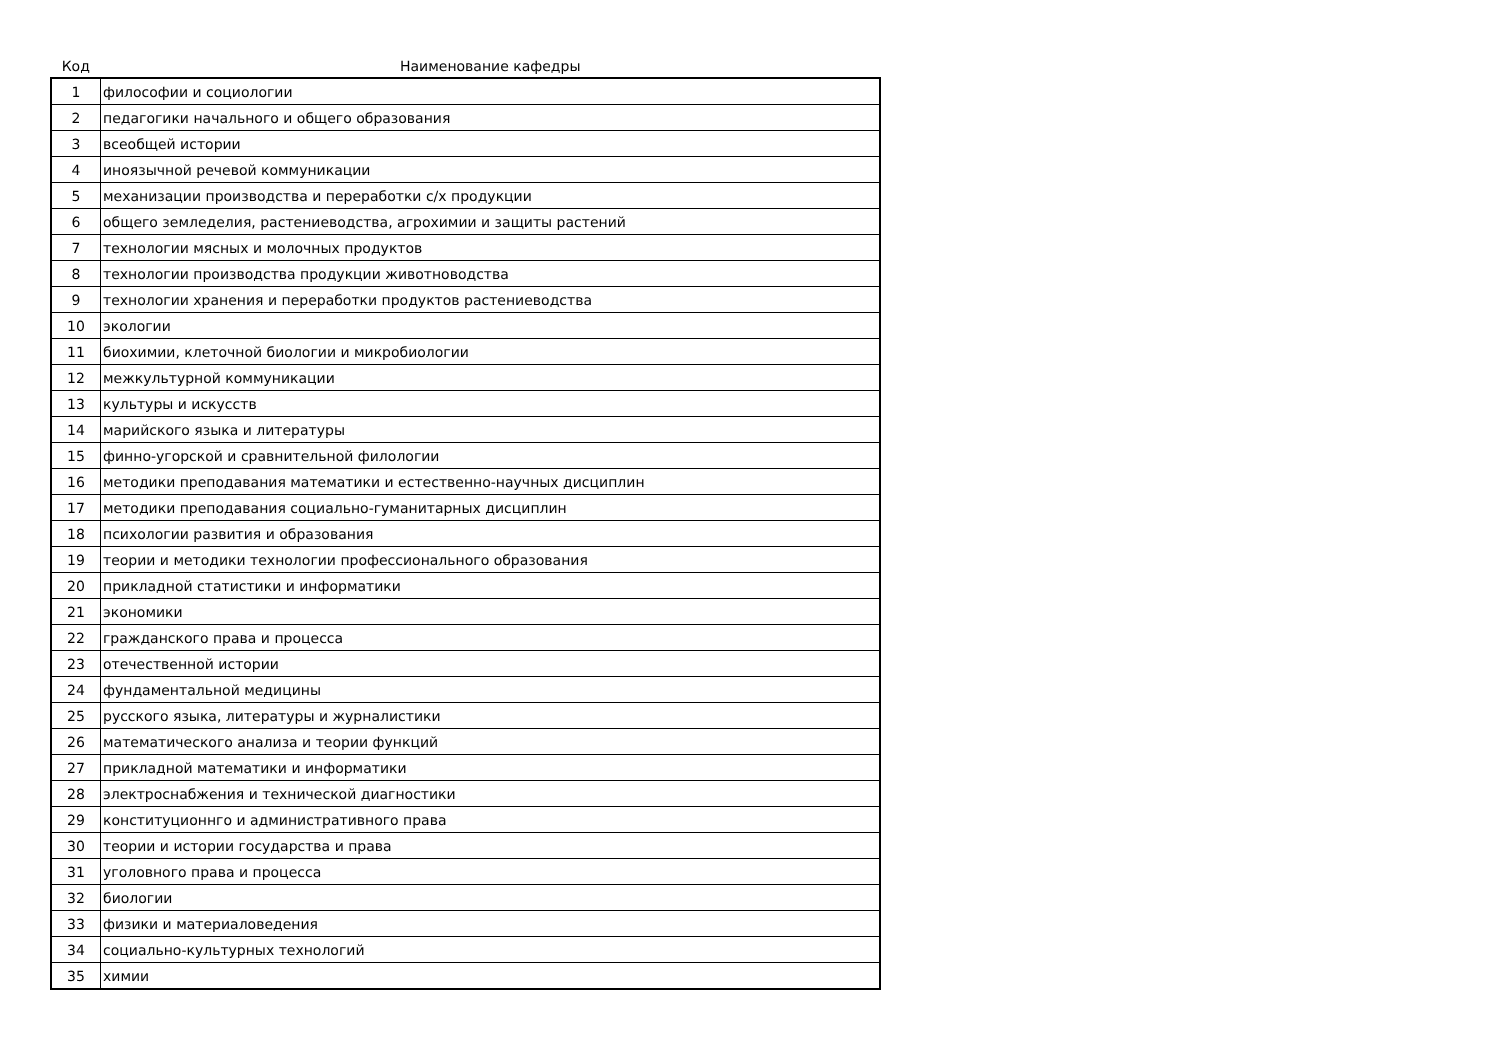| Код | Наименование кафедры |
| --- | --- |
| 1 | философии и социологии |
| 2 | педагогики начального и общего образования |
| 3 | всеобщей истории |
| 4 | иноязычной речевой коммуникации |
| 5 | механизации производства и переработки с/х продукции |
| 6 | общего земледелия, растениеводства, агрохимии и защиты растений |
| 7 | технологии мясных и молочных продуктов |
| 8 | технологии производства продукции животноводства |
| 9 | технологии хранения и переработки продуктов растениеводства |
| 10 | экологии |
| 11 | биохимии, клеточной биологии и микробиологии |
| 12 | межкультурной коммуникации |
| 13 | культуры и искусств |
| 14 | марийского языка и литературы |
| 15 | финно-угорской и сравнительной филологии |
| 16 | методики преподавания математики и естественно-научных дисциплин |
| 17 | методики преподавания социально-гуманитарных дисциплин |
| 18 | психологии развития и образования |
| 19 | теории и методики технологии профессионального образования |
| 20 | прикладной статистики и информатики |
| 21 | экономики |
| 22 | гражданского права и процесса |
| 23 | отечественной истории |
| 24 | фундаментальной медицины |
| 25 | русского языка, литературы и журналистики |
| 26 | математического анализа и теории функций |
| 27 | прикладной математики и информатики |
| 28 | электроснабжения и технической диагностики |
| 29 | конституционнго и административного права |
| 30 | теории и истории государства и права |
| 31 | уголовного права и процесса |
| 32 | биологии |
| 33 | физики и материаловедения |
| 34 | социально-культурных технологий |
| 35 | химии |